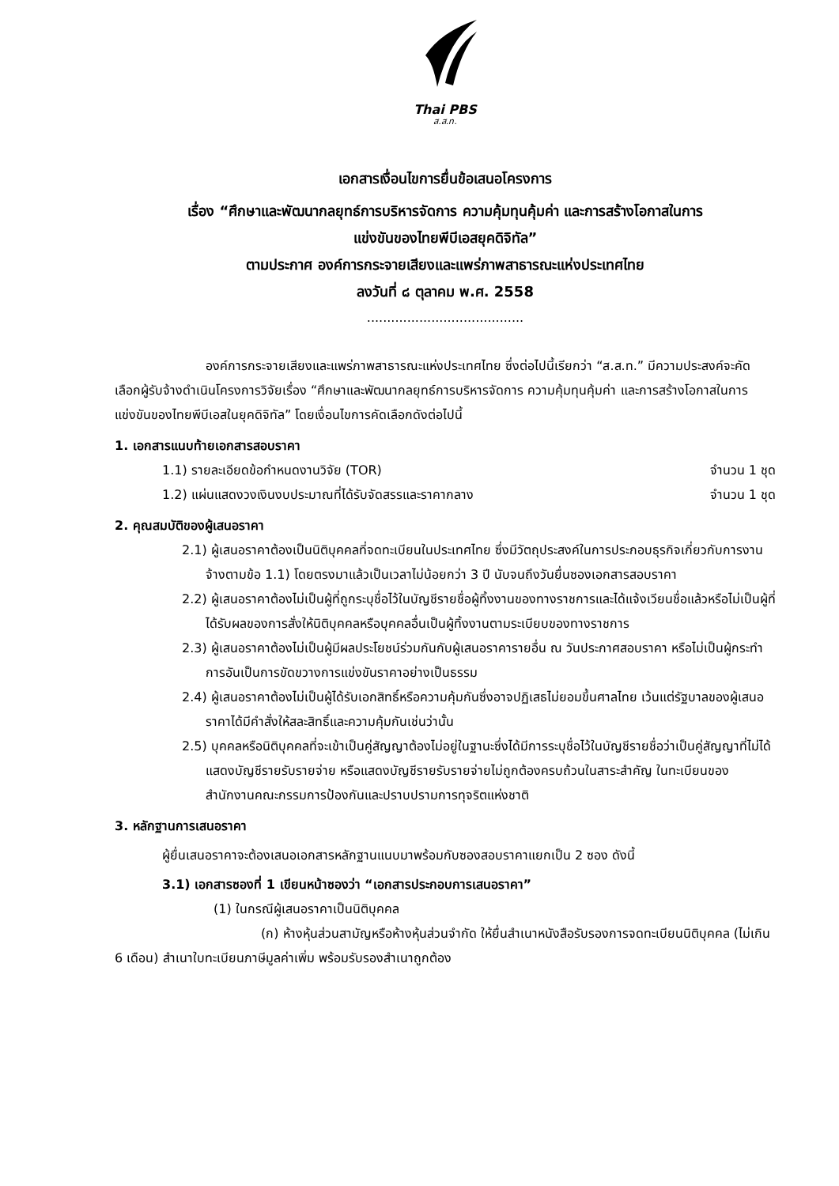Thai PBS
ส.ส.ท.
เอกสารเงื่อนไขการยื่นข้อเสนอโครงการ
เรื่อง “ศึกษาและพัฒนากลยุทธ์การบริหารจัดการ ความคุ้มทุนคุ้มค่า และการสร้างโอกาสในการ
แข่งขันของไทยพีบีเอสยุคดิจิทัล”
ตามประกาศ องค์การกระจายเสียงและแพร่ภาพสาธารณะแห่งประเทศไทย
ลงวันที่ ๘ ตุลาคม พ.ศ. 2558
.......................................
องค์การกระจายเสียงและแพร่ภาพสาธารณะแห่งประเทศไทย ซึ่งต่อไปนี้เรียกว่า “ส.ส.ท.” มีความประสงค์จะคัดเลือกผู้รับจ้างดำเนินโครงการวิจัยเรื่อง “ศึกษาและพัฒนากลยุทธ์การบริหารจัดการ ความคุ้มทุนคุ้มค่า และการสร้างโอกาสในการแข่งขันของไทยพีบีเอสในยุคดิจิทัล” โดยเงื่อนไขการคัดเลือกดังต่อไปนี้
1. เอกสารแนบท้ายเอกสารสอบราคา
1.1) รายละเอียดข้อกำหนดงานวิจัย (TOR) จำนวน 1 ชุด
1.2) แผ่นแสดงวงเงินงบประมาณที่ได้รับจัดสรรและราคากลาง จำนวน 1 ชุด
2. คุณสมบัติของผู้เสนอราคา
2.1) ผู้เสนอราคาต้องเป็นนิติบุคคลที่จดทะเบียนในประเทศไทย ซึ่งมีวัตถุประสงค์ในการประกอบธุรกิจเกี่ยวกับการงานจ้างตามข้อ 1.1) โดยตรงมาแล้วเป็นเวลาไม่น้อยกว่า 3 ปี นับจนถึงวันยื่นซองเอกสารสอบราคา
2.2) ผู้เสนอราคาต้องไม่เป็นผู้ที่ถูกระบุชื่อไว้ในบัญชีรายชื่อผู้ทิ้งงานของทางราชการและได้แจ้งเวียนชื่อแล้วหรือไม่เป็นผู้ที่ได้รับผลของการสั่งให้นิติบุคคลหรือบุคคลอื่นเป็นผู้ทิ้งงานตามระเบียบของทางราชการ
2.3) ผู้เสนอราคาต้องไม่เป็นผู้มีผลประโยชน์ร่วมกันกับผู้เสนอราคารายอื่น ณ วันประกาศสอบราคา หรือไม่เป็นผู้กระทำการอันเป็นการขัดขวางการแข่งขันราคาอย่างเป็นธรรม
2.4) ผู้เสนอราคาต้องไม่เป็นผู้ได้รับเอกสิทธิ์หรือความคุ้มกันซึ่งอาจปฏิเสธไม่ยอมขึ้นศาลไทย เว้นแต่รัฐบาลของผู้เสนอราคาได้มีคำสั่งให้สละสิทธิ์และความคุ้มกันเช่นว่านั้น
2.5) บุคคลหรือนิติบุคคลที่จะเข้าเป็นคู่สัญญาต้องไม่อยู่ในฐานะซึ่งได้มีการระบุชื่อไว้ในบัญชีรายชื่อว่าเป็นคู่สัญญาที่ไม่ได้แสดงบัญชีรายรับรายจ่าย หรือแสดงบัญชีรายรับรายจ่ายไม่ถูกต้องครบถ้วนในสาระสำคัญ ในทะเบียนของสำนักงานคณะกรรมการป้องกันและปราบปรามการทุจริตแห่งชาติ
3. หลักฐานการเสนอราคา
ผู้ยื่นเสนอราคาจะต้องเสนอเอกสารหลักฐานแนบมาพร้อมกับซองสอบราคาแยกเป็น 2 ซอง ดังนี้
3.1) เอกสารซองที่ 1 เขียนหน้าซองว่า “เอกสารประกอบการเสนอราคา”
(1) ในกรณีผู้เสนอราคาเป็นนิติบุคคล
(ก) ห้างหุ้นส่วนสามัญหรือห้างหุ้นส่วนจำกัด ให้ยื่นสำเนาหนังสือรับรองการจดทะเบียนนิติบุคคล (ไม่เกิน 6 เดือน) สำเนาใบทะเบียนภาษีมูลค่าเพิ่ม พร้อมรับรองสำเนาถูกต้อง